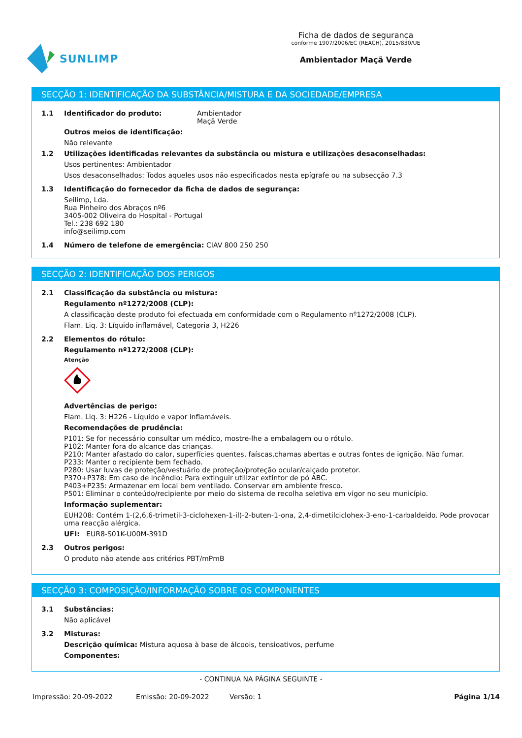SUNLIMP
Ficha de dados de segurança
conforme 1907/2006/EC (REACH), 2015/830/UE
Ambientador Maçã Verde
SECÇÃO 1: IDENTIFICAÇÃO DA SUBSTÂNCIA/MISTURA E DA SOCIEDADE/EMPRESA
1.1 Identificador do produto: Ambientador
Maçã Verde
Outros meios de identificação:
Não relevante
1.2 Utilizações identificadas relevantes da substância ou mistura e utilizações desaconselhadas:
Usos pertinentes: Ambientador
Usos desaconselhados: Todos aqueles usos não especificados nesta epígrafe ou na subsecção 7.3
1.3 Identificação do fornecedor da ficha de dados de segurança:
Seilimp, Lda.
Rua Pinheiro dos Abraços nº6
3405-002 Oliveira do Hospital - Portugal
Tel.: 238 692 180
info@seilimp.com
1.4 Número de telefone de emergência: CIAV 800 250 250
SECÇÃO 2: IDENTIFICAÇÃO DOS PERIGOS
2.1 Classificação da substância ou mistura:
Regulamento nº1272/2008 (CLP):
A classificação deste produto foi efectuada em conformidade com o Regulamento nº1272/2008 (CLP).
Flam. Liq. 3: Líquido inflamável, Categoria 3, H226
2.2 Elementos do rótulo:
Regulamento nº1272/2008 (CLP):
Atenção
Advertências de perigo:
Flam. Liq. 3: H226 - Líquido e vapor inflamáveis.
Recomendações de prudência:
P101: Se for necessário consultar um médico, mostre-lhe a embalagem ou o rótulo.
P102: Manter fora do alcance das crianças.
P210: Manter afastado do calor, superfícies quentes, faíscas,chamas abertas e outras fontes de ignição. Não fumar.
P233: Manter o recipiente bem fechado.
P280: Usar luvas de proteção/vestuário de proteção/proteção ocular/calçado protetor.
P370+P378: Em caso de incêndio: Para extinguir utilizar extintor de pó ABC.
P403+P235: Armazenar em local bem ventilado. Conservar em ambiente fresco.
P501: Eliminar o conteúdo/recipiente por meio do sistema de recolha seletiva em vigor no seu município.
Informação suplementar:
EUH208: Contém 1-(2,6,6-trimetil-3-ciclohexen-1-il)-2-buten-1-ona, 2,4-dimetilciclohex-3-eno-1-carbaldeido. Pode provocar uma reacção alérgica.
UFI: EUR8-S01K-U00M-391D
2.3 Outros perigos:
O produto não atende aos critérios PBT/mPmB
SECÇÃO 3: COMPOSIÇÃO/INFORMAÇÃO SOBRE OS COMPONENTES
3.1 Substâncias:
Não aplicável
3.2 Misturas:
Descrição química: Mistura aquosa à base de álcoois, tensioativos, perfume
Componentes:
- CONTINUA NA PÁGINA SEGUINTE -
Impressão: 20-09-2022 Emissão: 20-09-2022 Versão: 1 Página 1/14